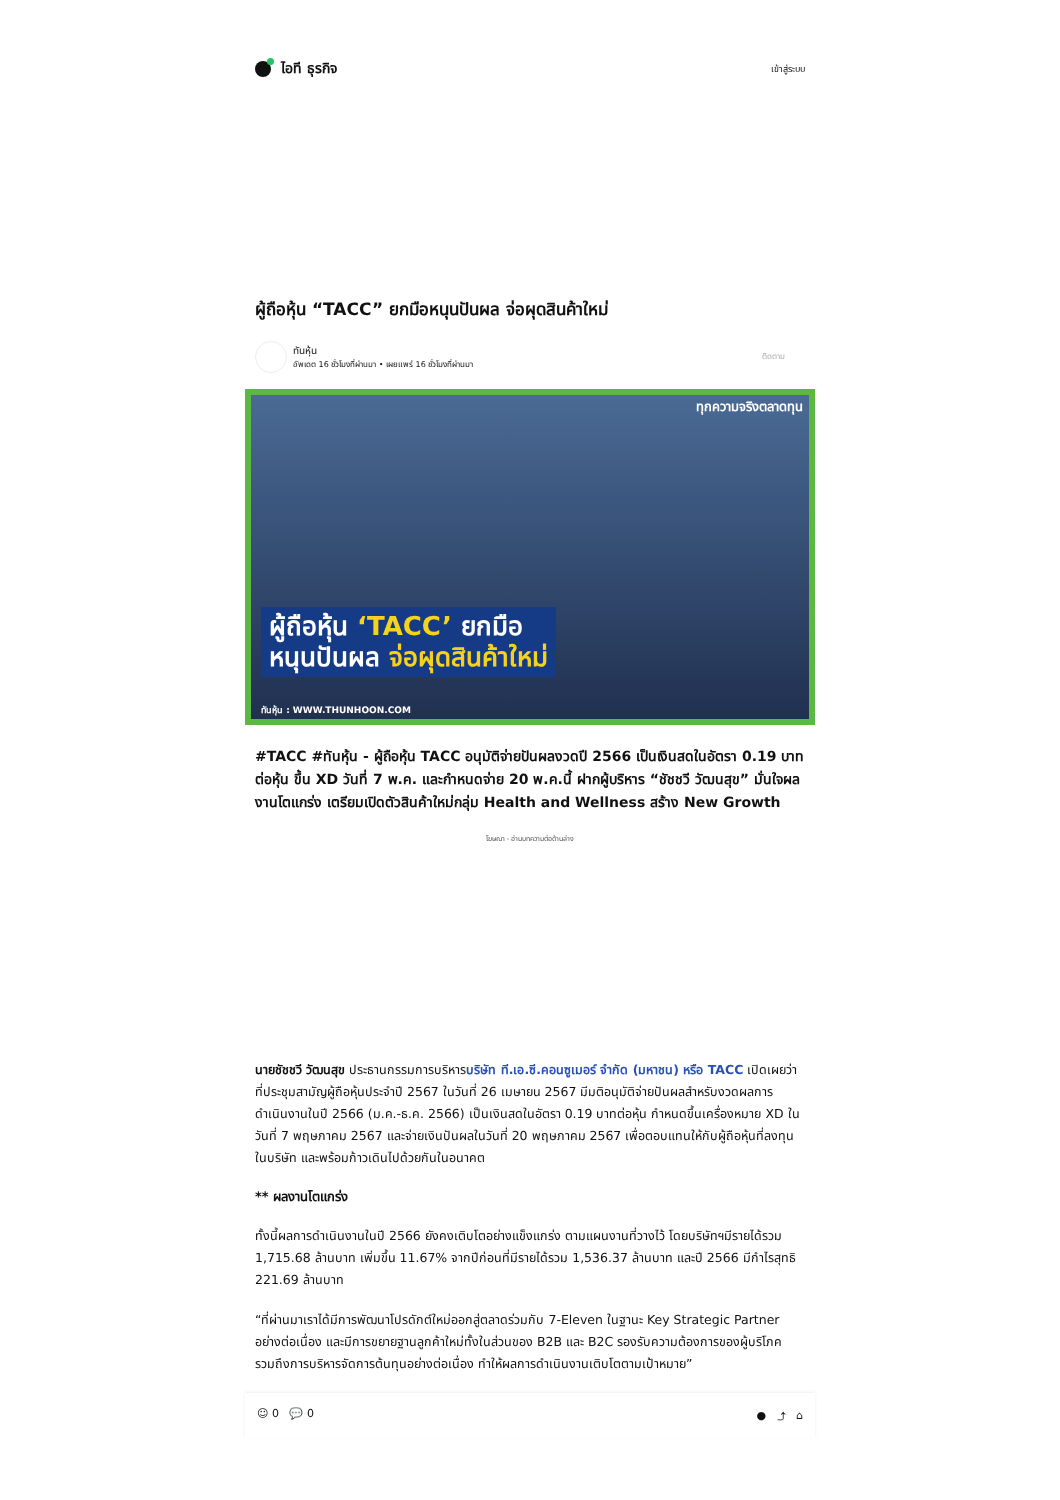ไอที ธุรกิจ
เข้าสู่ระบบ
ผู้ถือหุ้น “TACC” ยกมือหนุนปันผล จ่อผุดสินค้าใหม่
ทันหุ้น
อัพเดต 16 ชั่วโมงที่ผ่านมา • เผยแพร่ 16 ชั่วโมงที่ผ่านมา
ติดตาม
ทุกความจริงตลาดทุน
ผู้ถือหุ้น ‘TACC’ ยกมือ
หนุนปันผล จ่อผุดสินค้าใหม่
ทันหุ้น : WWW.THUNHOON.COM
#TACC #ทันหุ้น - ผู้ถือหุ้น TACC อนุมัติจ่ายปันผลงวดปี 2566 เป็นเงินสดในอัตรา 0.19 บาทต่อหุ้น ขึ้น XD วันที่ 7 พ.ค. และกำหนดจ่าย 20 พ.ค.นี้ ฝากผู้บริหาร “ชัชชวี วัฒนสุข” มั่นใจผลงานโตแกร่ง เตรียมเปิดตัวสินค้าใหม่กลุ่ม Health and Wellness สร้าง New Growth
โฆษณา - อ่านบทความต่อด้านล่าง
นายชัชชวี วัฒนสุข ประธานกรรมการบริหารบริษัท ที.เอ.ซี.คอนซูเมอร์ จำกัด (มหาชน) หรือ TACC เปิดเผยว่า ที่ประชุมสามัญผู้ถือหุ้นประจำปี 2567 ในวันที่ 26 เมษายน 2567 มีมติอนุมัติจ่ายปันผลสำหรับงวดผลการดำเนินงานในปี 2566 (ม.ค.-ธ.ค. 2566) เป็นเงินสดในอัตรา 0.19 บาทต่อหุ้น กำหนดขึ้นเครื่องหมาย XD ในวันที่ 7 พฤษภาคม 2567 และจ่ายเงินปันผลในวันที่ 20 พฤษภาคม 2567 เพื่อตอบแทนให้กับผู้ถือหุ้นที่ลงทุนในบริษัท และพร้อมก้าวเดินไปด้วยกันในอนาคต
** ผลงานโตแกร่ง
ทั้งนี้ผลการดำเนินงานในปี 2566 ยังคงเติบโตอย่างแข็งแกร่ง ตามแผนงานที่วางไว้ โดยบริษัทฯมีรายได้รวม 1,715.68 ล้านบาท เพิ่มขึ้น 11.67% จากปีก่อนที่มีรายได้รวม 1,536.37 ล้านบาท และปี 2566 มีกำไรสุทธิ 221.69 ล้านบาท
“ที่ผ่านมาเราได้มีการพัฒนาโปรดักต์ใหม่ออกสู่ตลาดร่วมกับ 7-Eleven ในฐานะ Key Strategic Partner อย่างต่อเนื่อง และมีการขยายฐานลูกค้าใหม่ทั้งในส่วนของ B2B และ B2C รองรับความต้องการของผู้บริโภค รวมถึงการบริหารจัดการต้นทุนอย่างต่อเนื่อง ทำให้ผลการดำเนินงานเติบโตตามเป้าหมาย”
☺ 0 💬 0 ● ⤴ ⌂